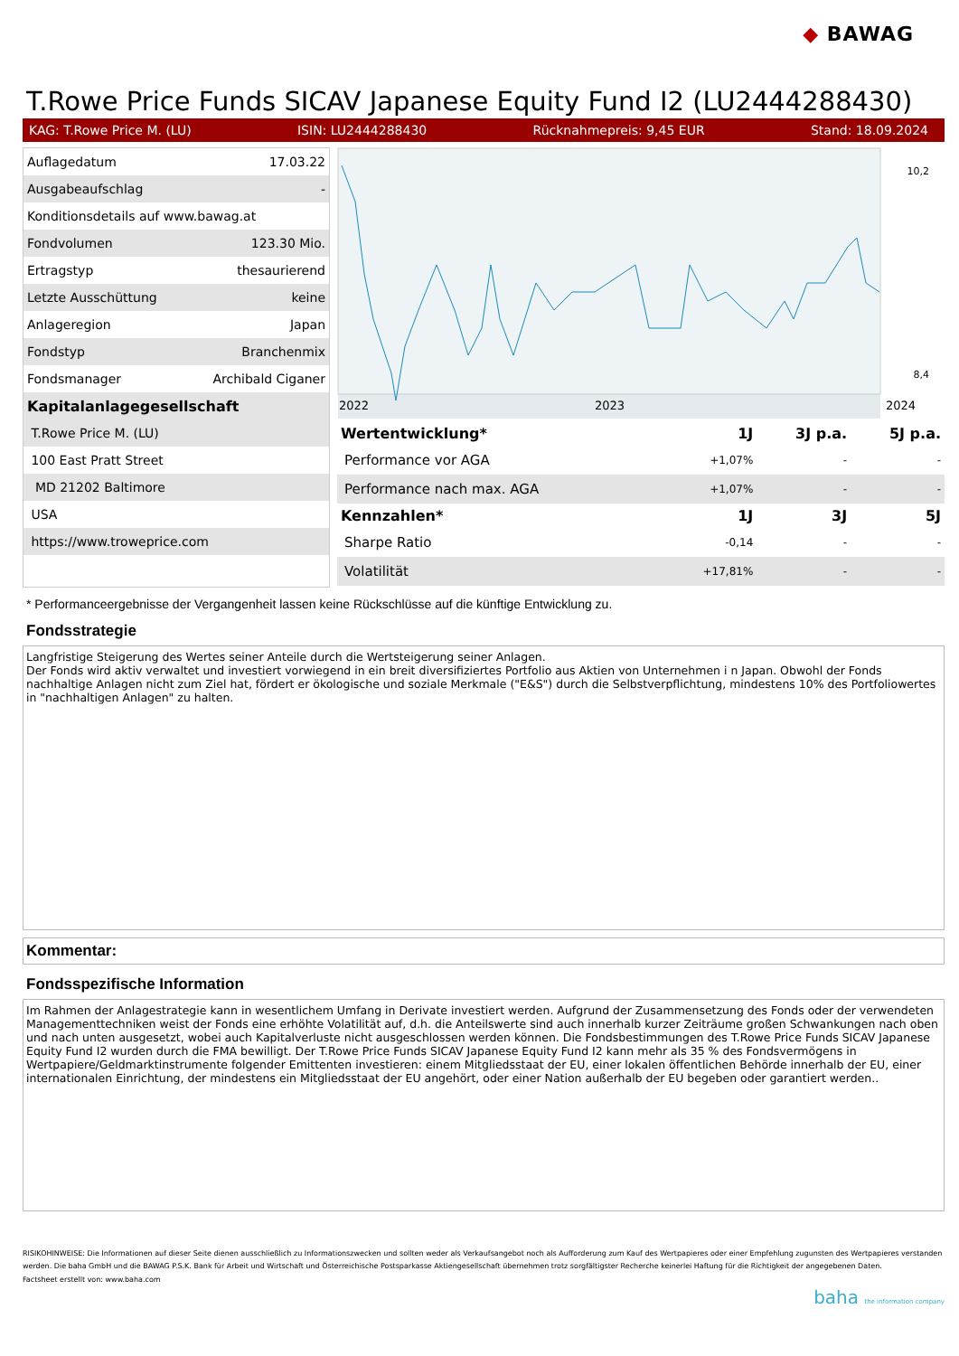◆ BAWAG
T.Rowe Price Funds SICAV Japanese Equity Fund I2 (LU2444288430)
KAG: T.Rowe Price M. (LU) ISIN: LU2444288430 Rücknahmepreis: 9,45 EUR Stand: 18.09.2024
| Auflagedatum | 17.03.22 |
| Ausgabeaufschlag | - |
| Konditionsdetails auf www.bawag.at | |
| Fondvolumen | 123.30 Mio. |
| Ertragstyp | thesaurierend |
| Letzte Ausschüttung | keine |
| Anlageregion | Japan |
| Fondstyp | Branchenmix |
| Fondsmanager | Archibald Ciganer |
| Kapitalanlagegesellschaft | |
| T.Rowe Price M. (LU) | |
| 100 East Pratt Street | |
| MD 21202 Baltimore | |
| USA | |
| https://www.troweprice.com | |
2022
2023
2024
10,2
8,4
| Wertentwicklung* | 1J | 3J p.a. | 5J p.a. |
| --- | --- | --- | --- |
| Performance vor AGA | +1,07% | - | - |
| Performance nach max. AGA | +1,07% | - | - |
| Kennzahlen* | 1J | 3J | 5J |
| Sharpe Ratio | -0,14 | - | - |
| Volatilität | +17,81% | - | - |
* Performanceergebnisse der Vergangenheit lassen keine Rückschlüsse auf die künftige Entwicklung zu.
Fondsstrategie
Langfristige Steigerung des Wertes seiner Anteile durch die Wertsteigerung seiner Anlagen.
Der Fonds wird aktiv verwaltet und investiert vorwiegend in ein breit diversifiziertes Portfolio aus Aktien von Unternehmen i n Japan. Obwohl der Fonds nachhaltige Anlagen nicht zum Ziel hat, fördert er ökologische und soziale Merkmale ("E&S") durch die Selbstverpflichtung, mindestens 10% des Portfoliowertes in "nachhaltigen Anlagen" zu halten.
Kommentar:
Fondsspezifische Information
Im Rahmen der Anlagestrategie kann in wesentlichem Umfang in Derivate investiert werden. Aufgrund der Zusammensetzung des Fonds oder der verwendeten Managementtechniken weist der Fonds eine erhöhte Volatilität auf, d.h. die Anteilswerte sind auch innerhalb kurzer Zeiträume großen Schwankungen nach oben und nach unten ausgesetzt, wobei auch Kapitalverluste nicht ausgeschlossen werden können. Die Fondsbestimmungen des T.Rowe Price Funds SICAV Japanese Equity Fund I2 wurden durch die FMA bewilligt. Der T.Rowe Price Funds SICAV Japanese Equity Fund I2 kann mehr als 35 % des Fondsvermögens in Wertpapiere/Geldmarktinstrumente folgender Emittenten investieren: einem Mitgliedsstaat der EU, einer lokalen öffentlichen Behörde innerhalb der EU, einer internationalen Einrichtung, der mindestens ein Mitgliedsstaat der EU angehört, oder einer Nation außerhalb der EU begeben oder garantiert werden..
RISIKOHINWEISE: Die Informationen auf dieser Seite dienen ausschließlich zu Informationszwecken und sollten weder als Verkaufsangebot noch als Aufforderung zum Kauf des Wertpapieres oder einer Empfehlung zugunsten des Wertpapieres verstanden werden. Die baha GmbH und die BAWAG P.S.K. Bank für Arbeit und Wirtschaft und Österreichische Postsparkasse Aktiengesellschaft übernehmen trotz sorgfältigster Recherche keinerlei Haftung für die Richtigkeit der angegebenen Daten.
Factsheet erstellt von: www.baha.com
baha the information company